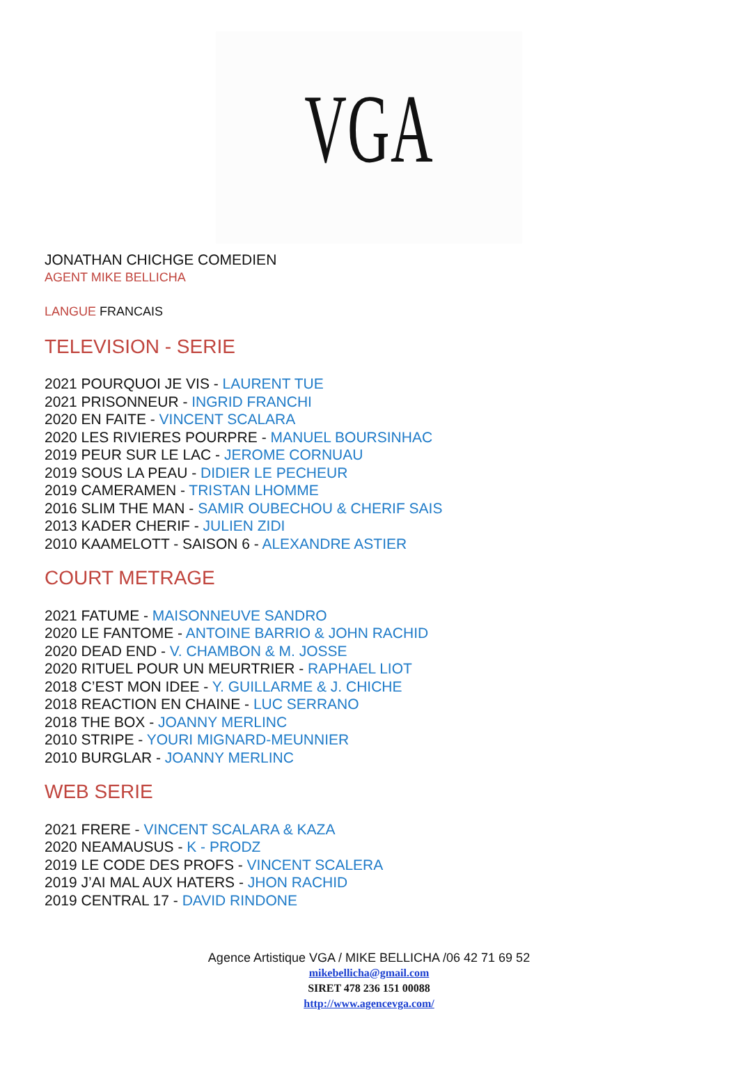VGA
JONATHAN CHICHGE COMEDIEN
AGENT MIKE BELLICHA
LANGUE FRANCAIS
TELEVISION - SERIE
2021 POURQUOI JE VIS - LAURENT TUE
2021 PRISONNEUR - INGRID FRANCHI
2020 EN FAITE - VINCENT SCALARA
2020 LES RIVIERES POURPRE - MANUEL BOURSINHAC
2019 PEUR SUR LE LAC - JEROME CORNUAU
2019 SOUS LA PEAU - DIDIER LE PECHEUR
2019 CAMERAMEN - TRISTAN LHOMME
2016 SLIM THE MAN - SAMIR OUBECHOU & CHERIF SAIS
2013 KADER CHERIF - JULIEN ZIDI
2010 KAAMELOTT - SAISON 6 - ALEXANDRE ASTIER
COURT METRAGE
2021 FATUME - MAISONNEUVE SANDRO
2020 LE FANTOME - ANTOINE BARRIO & JOHN RACHID
2020 DEAD END - V. CHAMBON & M. JOSSE
2020 RITUEL POUR UN MEURTRIER - RAPHAEL LIOT
2018 C’EST MON IDEE - Y. GUILLARME & J. CHICHE
2018 REACTION EN CHAINE - LUC SERRANO
2018 THE BOX - JOANNY MERLINC
2010 STRIPE - YOURI MIGNARD-MEUNNIER
2010 BURGLAR - JOANNY MERLINC
WEB SERIE
2021 FRERE - VINCENT SCALARA & KAZA
2020 NEAMAUSUS - K - PRODZ
2019 LE CODE DES PROFS - VINCENT SCALERA
2019 J’AI MAL AUX HATERS - JHON RACHID
2019 CENTRAL 17 - DAVID RINDONE
Agence Artistique VGA / MIKE BELLICHA /06 42 71 69 52
mikebellicha@gmail.com
SIRET 478 236 151 00088
http://www.agencevga.com/